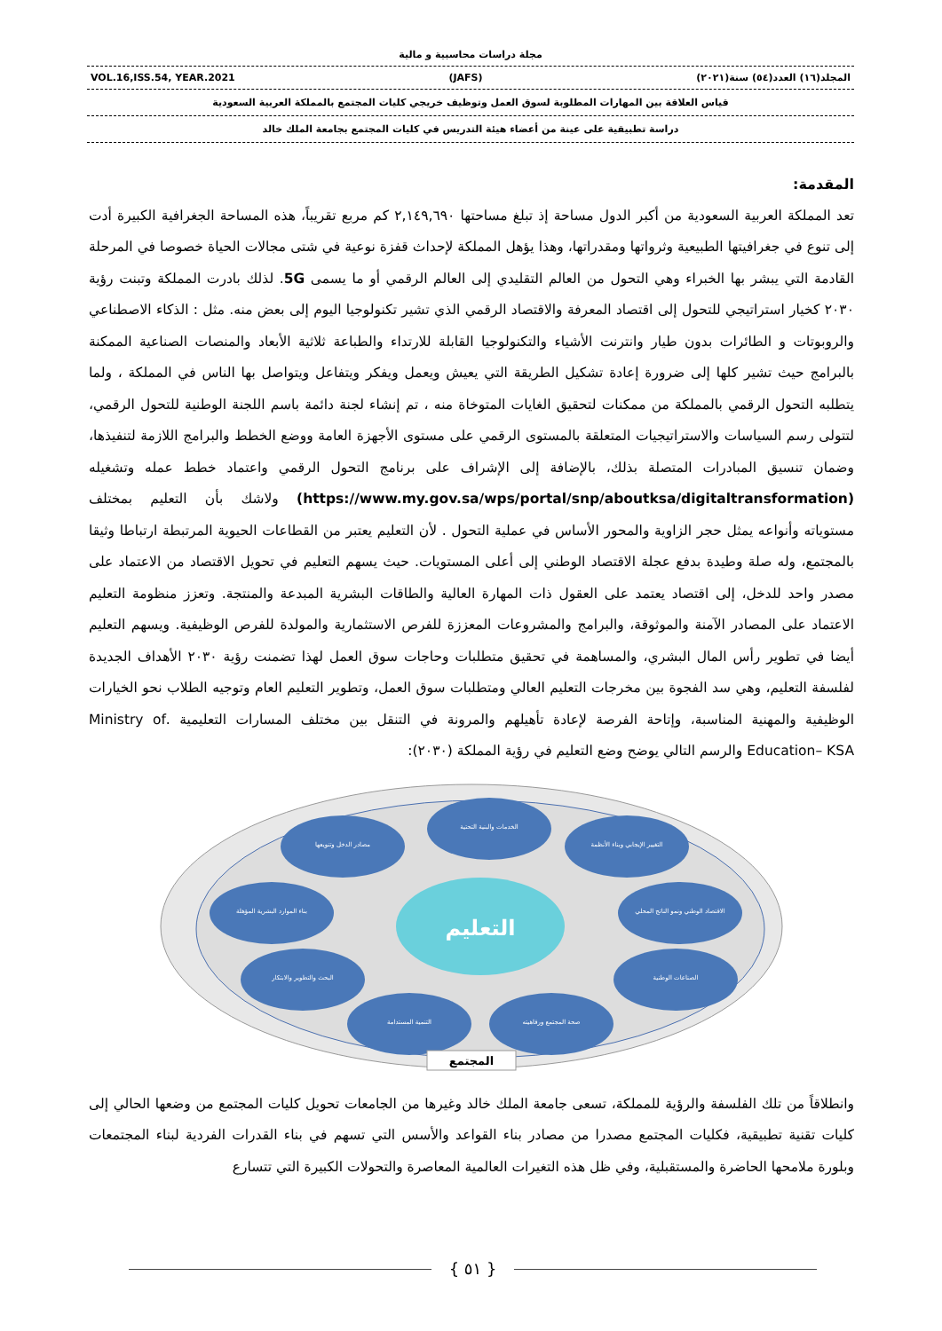مجلة دراسات محاسبية و مالية
VOL.16,ISS.54, YEAR.2021 (JAFS) المجلد(١٦) العدد(٥٤) سنة(٢٠٢١)
قياس العلاقة بين المهارات المطلوبة لسوق العمل وتوظيف خريجي كليات المجتمع بالمملكة العربية السعودية
دراسة تطبيقية على عينة من أعضاء هيئة التدريس في كليات المجتمع بجامعة الملك خالد
المقدمة:
تعد المملكة العربية السعودية من أكبر الدول مساحة إذ تبلغ مساحتها ٢,١٤٩,٦٩٠ كم مربع تقريباً، هذه المساحة الجغرافية الكبيرة أدت إلى تنوع في جغرافيتها الطبيعية وثرواتها ومقدراتها، وهذا يؤهل المملكة لإحداث قفزة نوعية في شتى مجالات الحياة خصوصا في المرحلة القادمة التي يبشر بها الخبراء وهي التحول من العالم التقليدي إلى العالم الرقمي أو ما يسمى 5G. لذلك بادرت المملكة وتبنت رؤية ٢٠٣٠ كخيار استراتيجي للتحول إلى اقتصاد المعرفة والاقتصاد الرقمي الذي تشير تكنولوجيا اليوم إلى بعض منه. مثل : الذكاء الاصطناعي والروبوتات و الطائرات بدون طيار وانترنت الأشياء والتكنولوجيا القابلة للارتداء والطباعة ثلاثية الأبعاد والمنصات الصناعية الممكنة بالبرامج حيث تشير كلها إلى ضرورة إعادة تشكيل الطريقة التي يعيش ويعمل ويفكر ويتفاعل ويتواصل بها الناس في المملكة ، ولما يتطلبه التحول الرقمي بالمملكة من ممكنات لتحقيق الغايات المتوخاة منه ، تم إنشاء لجنة دائمة باسم اللجنة الوطنية للتحول الرقمي، لتتولى رسم السياسات والاستراتيجيات المتعلقة بالمستوى الرقمي على مستوى الأجهزة العامة ووضع الخطط والبرامج اللازمة لتنفيذها، وضمان تنسيق المبادرات المتصلة بذلك، بالإضافة إلى الإشراف على برنامج التحول الرقمي واعتماد خطط عمله وتشغيله (https://www.my.gov.sa/wps/portal/snp/aboutksa/digitaltransformation) ولاشك بأن التعليم بمختلف مستوياته وأنواعه يمثل حجر الزاوية والمحور الأساس في عملية التحول . لأن التعليم يعتبر من القطاعات الحيوية المرتبطة ارتباطا وثيقا بالمجتمع، وله صلة وطيدة بدفع عجلة الاقتصاد الوطني إلى أعلى المستويات. حيث يسهم التعليم في تحويل الاقتصاد من الاعتماد على مصدر واحد للدخل، إلى اقتصاد يعتمد على العقول ذات المهارة العالية والطاقات البشرية المبدعة والمنتجة. وتعزز منظومة التعليم الاعتماد على المصادر الآمنة والموثوقة، والبرامج والمشروعات المعززة للفرص الاستثمارية والمولدة للفرص الوظيفية. ويسهم التعليم أيضا في تطوير رأس المال البشري، والمساهمة في تحقيق متطلبات وحاجات سوق العمل لهذا تضمنت رؤية ٢٠٣٠ الأهداف الجديدة لفلسفة التعليم، وهي سد الفجوة بين مخرجات التعليم العالي ومتطلبات سوق العمل، وتطوير التعليم العام وتوجيه الطلاب نحو الخيارات الوظيفية والمهنية المناسبة، وإتاحة الفرصة لإعادة تأهيلهم والمرونة في التنقل بين مختلف المسارات التعليمية .Ministry of Education– KSA والرسم التالي يوضح وضع التعليم في رؤية المملكة (٢٠٣٠):
الخدمات والبنية التحتية
التغيير الإيجابي وبناء الأنظمة
مصادر الدخل وتنويعها
بناء الموارد البشرية المؤهلة
الاقتصاد الوطني ونمو الناتج المحلي
البحث والتطوير والابتكار
الصناعات الوطنية
التنمية المستدامة
صحة المجتمع ورفاهيته
التعليم
المجتمع
وانطلاقاً من تلك الفلسفة والرؤية للمملكة، تسعى جامعة الملك خالد وغيرها من الجامعات تحويل كليات المجتمع من وضعها الحالي إلى كليات تقنية تطبيقية، فكليات المجتمع مصدرا من مصادر بناء القواعد والأسس التي تسهم في بناء القدرات الفردية لبناء المجتمعات وبلورة ملامحها الحاضرة والمستقبلية، وفي ظل هذه التغيرات العالمية المعاصرة والتحولات الكبيرة التي تتسارع
{ ٥١ }